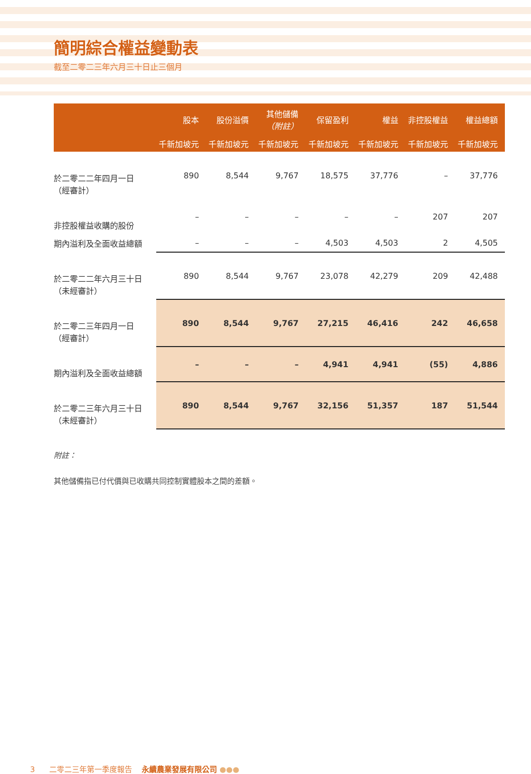簡明綜合權益變動表
截至二零二三年六月三十日止三個月
| | 股本 | 股份溢價 | 其他儲備 （附註） | 保留盈利 | 權益 | 非控股權益 | 權益總額 |
| --- | --- | --- | --- | --- | --- | --- | --- |
| | 千新加坡元 | 千新加坡元 | 千新加坡元 | 千新加坡元 | 千新加坡元 | 千新加坡元 | 千新加坡元 |
| 於二零二二年四月一日 （經審計） | 890 | 8,544 | 9,767 | 18,575 | 37,776 | – | 37,776 |
| 非控股權益收購的股份 | – | – | – | – | – | 207 | 207 |
| 期內溢利及全面收益總額 | – | – | – | 4,503 | 4,503 | 2 | 4,505 |
| 於二零二二年六月三十日 （未經審計） | 890 | 8,544 | 9,767 | 23,078 | 42,279 | 209 | 42,488 |
| 於二零二三年四月一日 （經審計） | 890 | 8,544 | 9,767 | 27,215 | 46,416 | 242 | 46,658 |
| 期內溢利及全面收益總額 | – | – | – | 4,941 | 4,941 | (55) | 4,886 |
| 於二零二三年六月三十日 （未經審計） | 890 | 8,544 | 9,767 | 32,156 | 51,357 | 187 | 51,544 |
附註：
其他儲備指已付代價與已收購共同控制實體股本之間的差額。
3 二零二三年第一季度報告 永續農業發展有限公司 ●●●